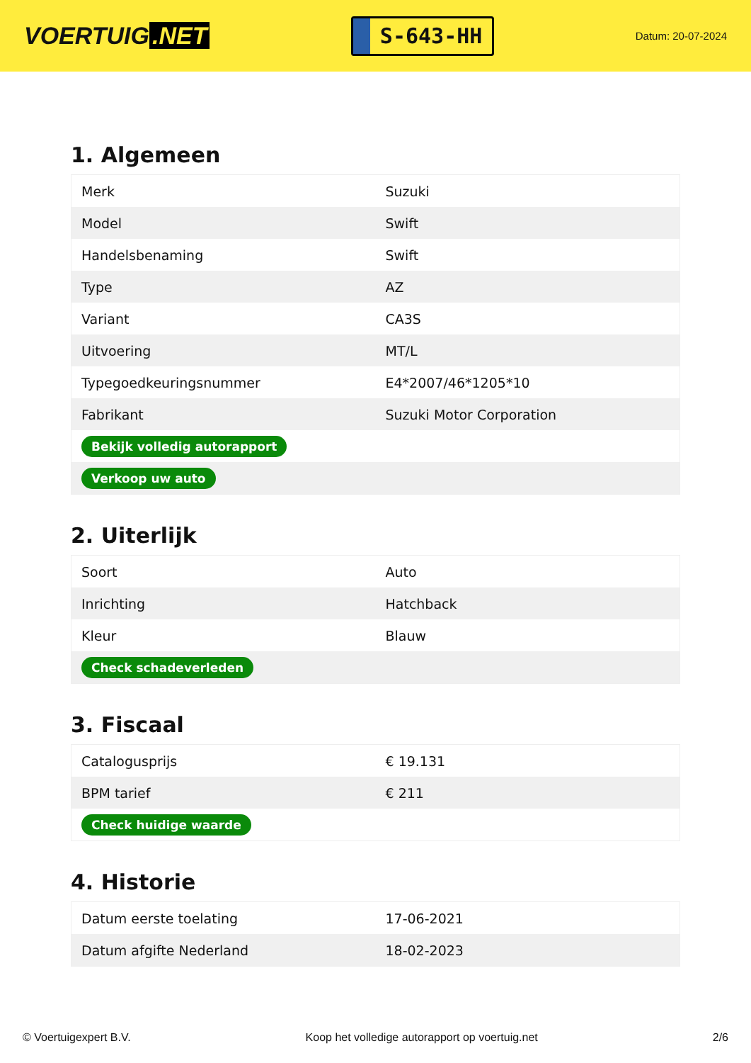VOERTUIG.NET
S-643-HH
Datum: 20-07-2024
1. Algemeen
| Merk | Suzuki |
| Model | Swift |
| Handelsbenaming | Swift |
| Type | AZ |
| Variant | CA3S |
| Uitvoering | MT/L |
| Typegoedkeuringsnummer | E4*2007/46*1205*10 |
| Fabrikant | Suzuki Motor Corporation |
| Bekijk volledig autorapport | |
| Verkoop uw auto | |
2. Uiterlijk
| Soort | Auto |
| Inrichting | Hatchback |
| Kleur | Blauw |
| Check schadeverleden | |
3. Fiscaal
| Catalogusprijs | € 19.131 |
| BPM tarief | € 211 |
| Check huidige waarde | |
4. Historie
| Datum eerste toelating | 17-06-2021 |
| Datum afgifte Nederland | 18-02-2023 |
© Voertuigexpert B.V. Koop het volledige autorapport op voertuig.net 2/6